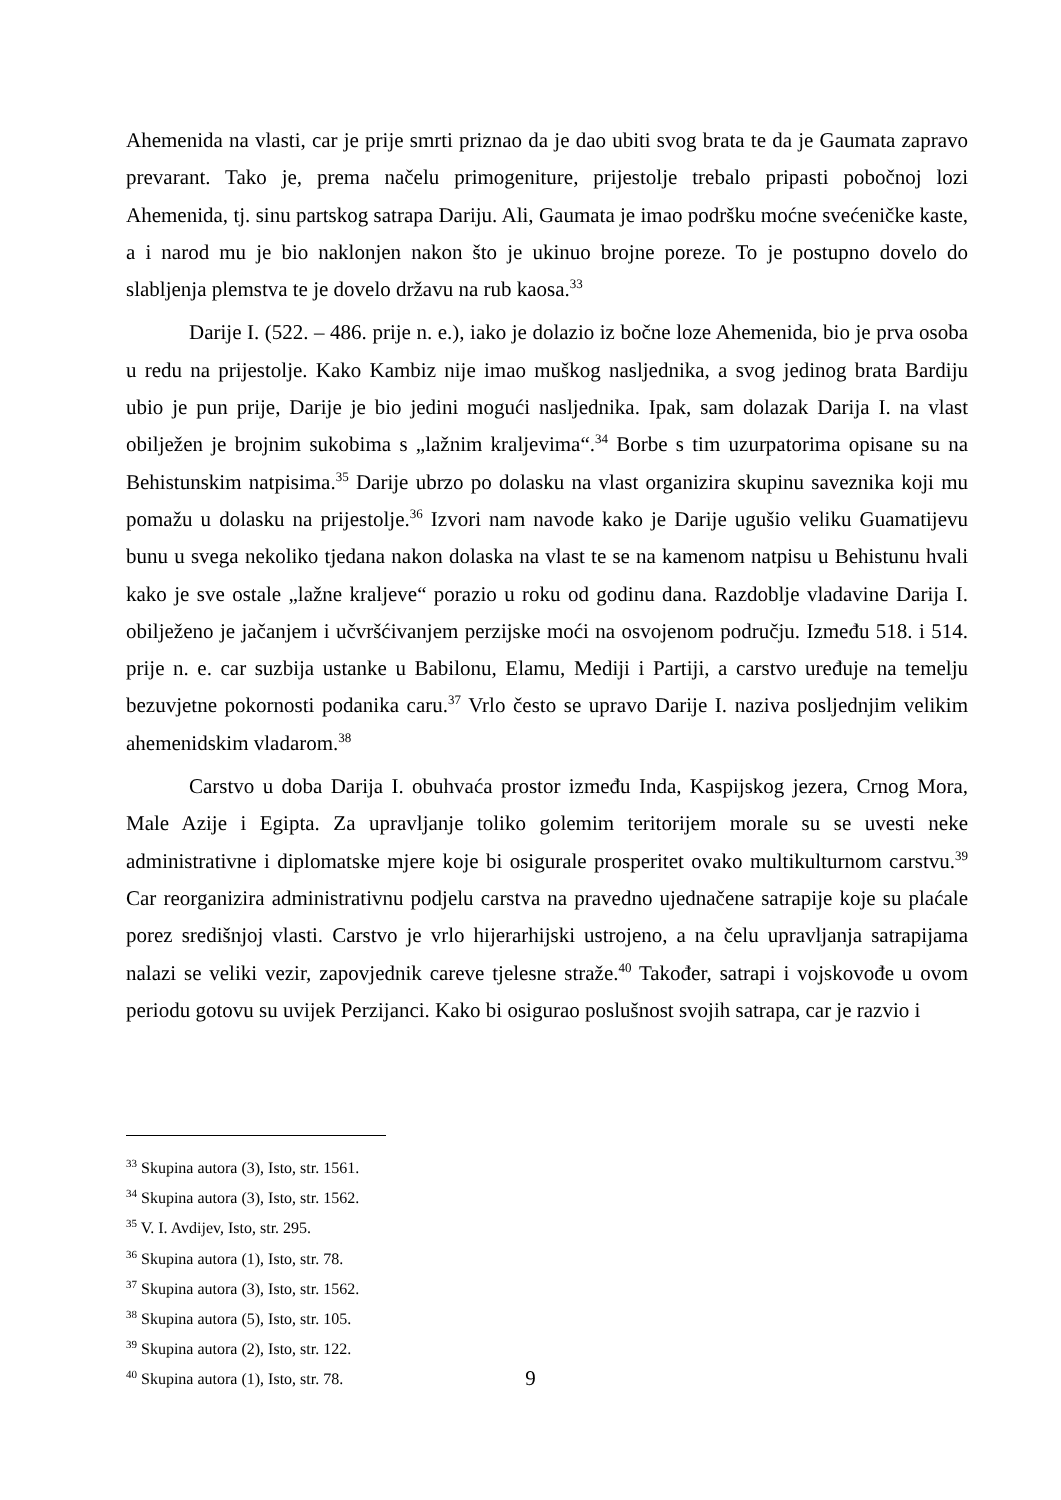Ahemenida na vlasti, car je prije smrti priznao da je dao ubiti svog brata te da je Gaumata zapravo prevarant. Tako je, prema načelu primogeniture, prijestolje trebalo pripasti pobočnoj lozi Ahemenida, tj. sinu partskog satrapa Dariju. Ali, Gaumata je imao podršku moćne svećeničke kaste, a i narod mu je bio naklonjen nakon što je ukinuo brojne poreze. To je postupno dovelo do slabljenja plemstva te je dovelo državu na rub kaosa.<sup>33</sup>
Darije I. (522. – 486. prije n. e.), iako je dolazio iz bočne loze Ahemenida, bio je prva osoba u redu na prijestolje. Kako Kambiz nije imao muškog nasljednika, a svog jedinog brata Bardiju ubio je pun prije, Darije je bio jedini mogući nasljednika. Ipak, sam dolazak Darija I. na vlast obilježen je brojnim sukobima s „lažnim kraljevima“.<sup>34</sup> Borbe s tim uzurpatorima opisane su na Behistunskim natpisima.<sup>35</sup> Darije ubrzo po dolasku na vlast organizira skupinu saveznika koji mu pomažu u dolasku na prijestolje.<sup>36</sup> Izvori nam navode kako je Darije ugušio veliku Guamatijevu bunu u svega nekoliko tjedana nakon dolaska na vlast te se na kamenom natpisu u Behistunu hvali kako je sve ostale „lažne kraljeve“ porazio u roku od godinu dana. Razdoblje vladavine Darija I. obilježeno je jačanjem i učvršćivanjem perzijske moći na osvojenom području. Između 518. i 514. prije n. e. car suzbija ustanke u Babilonu, Elamu, Mediji i Partiji, a carstvo uređuje na temelju bezuvjetne pokornosti podanika caru.<sup>37</sup> Vrlo često se upravo Darije I. naziva posljednjim velikim ahemenidskim vladarom.<sup>38</sup>
Carstvo u doba Darija I. obuhvaća prostor između Inda, Kaspijskog jezera, Crnog Mora, Male Azije i Egipta. Za upravljanje toliko golemim teritorijem morale su se uvesti neke administrativne i diplomatske mjere koje bi osigurale prosperitet ovako multikulturnom carstvu.<sup>39</sup> Car reorganizira administrativnu podjelu carstva na pravedno ujednačene satrapije koje su plaćale porez središnjoj vlasti. Carstvo je vrlo hijerarhijski ustrojeno, a na čelu upravljanja satrapijama nalazi se veliki vezir, zapovjednik careve tjelesne straže.<sup>40</sup> Također, satrapi i vojskovođe u ovom periodu gotovu su uvijek Perzijanci. Kako bi osigurao poslušnost svojih satrapa, car je razvio i
<sup>33</sup> Skupina autora (3), Isto, str. 1561.
<sup>34</sup> Skupina autora (3), Isto, str. 1562.
<sup>35</sup> V. I. Avdijev, Isto, str. 295.
<sup>36</sup> Skupina autora (1), Isto, str. 78.
<sup>37</sup> Skupina autora (3), Isto, str. 1562.
<sup>38</sup> Skupina autora (5), Isto, str. 105.
<sup>39</sup> Skupina autora (2), Isto, str. 122.
<sup>40</sup> Skupina autora (1), Isto, str. 78.
9